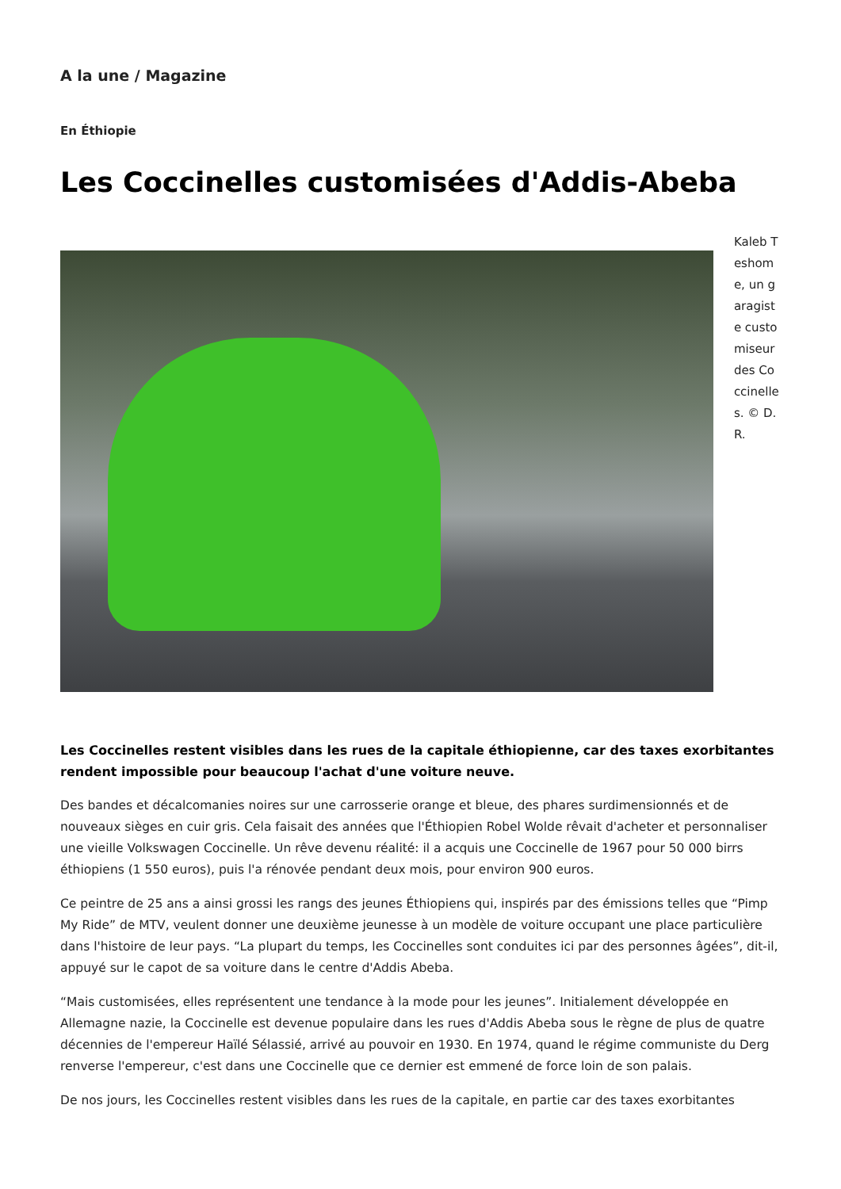A la une / Magazine
En Éthiopie
Les Coccinelles customisées d'Addis-Abeba
Kaleb Teshome, un garagiste customiseur des Coccinelles. © D. R.
Les Coccinelles restent visibles dans les rues de la capitale éthiopienne, car des taxes exorbitantes rendent impossible pour beaucoup l'achat d'une voiture neuve.
Des bandes et décalcomanies noires sur une carrosserie orange et bleue, des phares surdimensionnés et de nouveaux sièges en cuir gris. Cela faisait des années que l'Éthiopien Robel Wolde rêvait d'acheter et personnaliser une vieille Volkswagen Coccinelle. Un rêve devenu réalité: il a acquis une Coccinelle de 1967 pour 50 000 birrs éthiopiens (1 550 euros), puis l'a rénovée pendant deux mois, pour environ 900 euros.
Ce peintre de 25 ans a ainsi grossi les rangs des jeunes Éthiopiens qui, inspirés par des émissions telles que “Pimp My Ride” de MTV, veulent donner une deuxième jeunesse à un modèle de voiture occupant une place particulière dans l'histoire de leur pays. “La plupart du temps, les Coccinelles sont conduites ici par des personnes âgées”, dit-il, appuyé sur le capot de sa voiture dans le centre d'Addis Abeba.
“Mais customisées, elles représentent une tendance à la mode pour les jeunes”. Initialement développée en Allemagne nazie, la Coccinelle est devenue populaire dans les rues d'Addis Abeba sous le règne de plus de quatre décennies de l'empereur Haïlé Sélassié, arrivé au pouvoir en 1930. En 1974, quand le régime communiste du Derg renverse l'empereur, c'est dans une Coccinelle que ce dernier est emmené de force loin de son palais.
De nos jours, les Coccinelles restent visibles dans les rues de la capitale, en partie car des taxes exorbitantes